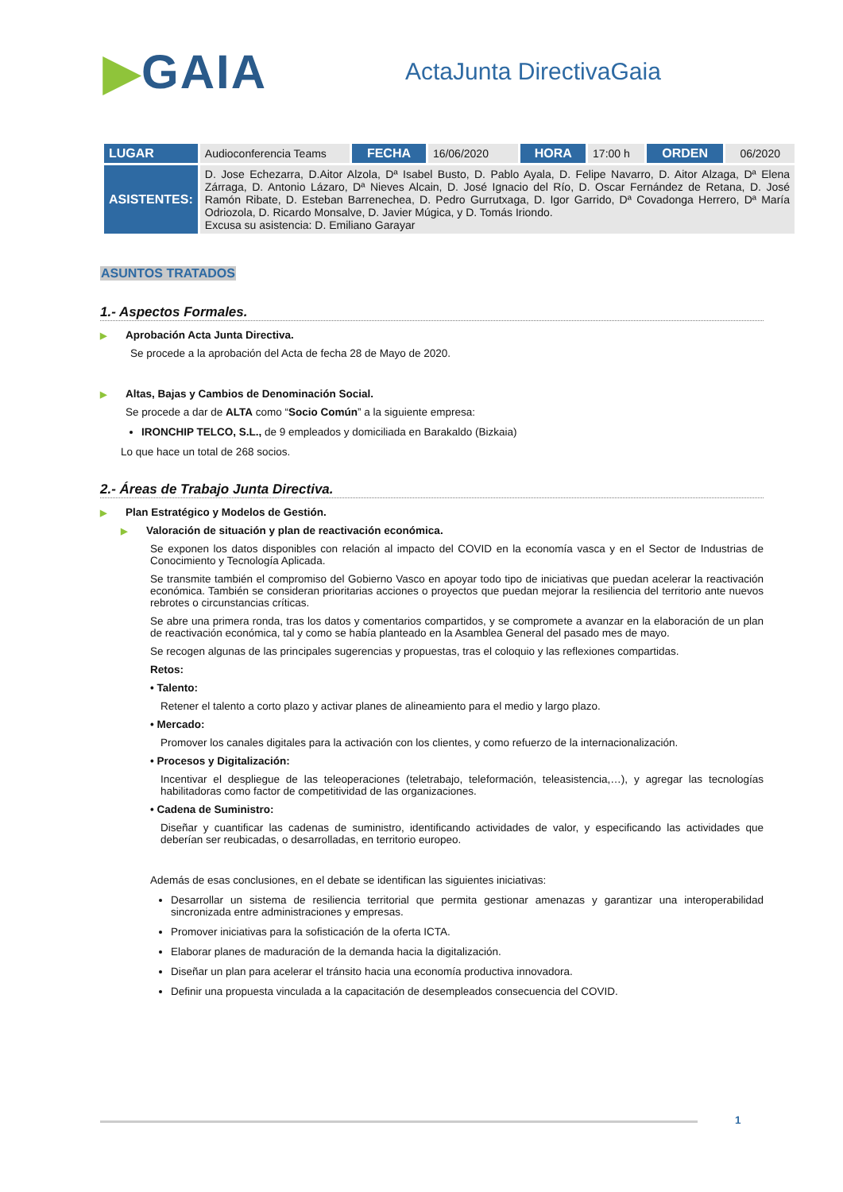▶GAIA
ActaJunta DirectivaGaia
| LUGAR | Audioconferencia Teams | FECHA | 16/06/2020 | HORA | 17:00 h | ORDEN | 06/2020 |
| ASISTENTES: | D. Jose Echezarra, D.Aitor Alzola, Dª Isabel Busto, D. Pablo Ayala, D. Felipe Navarro, D. Aitor Alzaga, Dª Elena Zárraga, D. Antonio Lázaro, Dª Nieves Alcain, D. José Ignacio del Río, D. Oscar Fernández de Retana, D. José Ramón Ribate, D. Esteban Barrenechea, D. Pedro Gurrutxaga, D. Igor Garrido, Dª Covadonga Herrero, Dª María Odriozola, D. Ricardo Monsalve, D. Javier Múgica, y D. Tomás Iriondo. Excusa su asistencia: D. Emiliano Garayar | | | | | | |
ASUNTOS TRATADOS
1.- Aspectos Formales.
▶ Aprobación Acta Junta Directiva.
Se procede a la aprobación del Acta de fecha 28 de Mayo de 2020.
▶ Altas, Bajas y Cambios de Denominación Social.
Se procede a dar de ALTA como “Socio Común” a la siguiente empresa:
IRONCHIP TELCO, S.L., de 9 empleados y domiciliada en Barakaldo (Bizkaia)
Lo que hace un total de 268 socios.
2.- Áreas de Trabajo Junta Directiva.
▶ Plan Estratégico y Modelos de Gestión.
▶ Valoración de situación y plan de reactivación económica.
Se exponen los datos disponibles con relación al impacto del COVID en la economía vasca y en el Sector de Industrias de Conocimiento y Tecnología Aplicada.
Se transmite también el compromiso del Gobierno Vasco en apoyar todo tipo de iniciativas que puedan acelerar la reactivación económica. También se consideran prioritarias acciones o proyectos que puedan mejorar la resiliencia del territorio ante nuevos rebrotes o circunstancias críticas.
Se abre una primera ronda, tras los datos y comentarios compartidos, y se compromete a avanzar en la elaboración de un plan de reactivación económica, tal y como se había planteado en la Asamblea General del pasado mes de mayo.
Se recogen algunas de las principales sugerencias y propuestas, tras el coloquio y las reflexiones compartidas.
Retos:
• Talento:
Retener el talento a corto plazo y activar planes de alineamiento para el medio y largo plazo.
• Mercado:
Promover los canales digitales para la activación con los clientes, y como refuerzo de la internacionalización.
• Procesos y Digitalización:
Incentivar el despliegue de las teleoperaciones (teletrabajo, teleformación, teleasistencia,…), y agregar las tecnologías habilitadoras como factor de competitividad de las organizaciones.
• Cadena de Suministro:
Diseñar y cuantificar las cadenas de suministro, identificando actividades de valor, y especificando las actividades que deberían ser reubicadas, o desarrolladas, en territorio europeo.
Además de esas conclusiones, en el debate se identifican las siguientes iniciativas:
Desarrollar un sistema de resiliencia territorial que permita gestionar amenazas y garantizar una interoperabilidad sincronizada entre administraciones y empresas.
Promover iniciativas para la sofisticación de la oferta ICTA.
Elaborar planes de maduración de la demanda hacia la digitalización.
Diseñar un plan para acelerar el tránsito hacia una economía productiva innovadora.
Definir una propuesta vinculada a la capacitación de desempleados consecuencia del COVID.
1